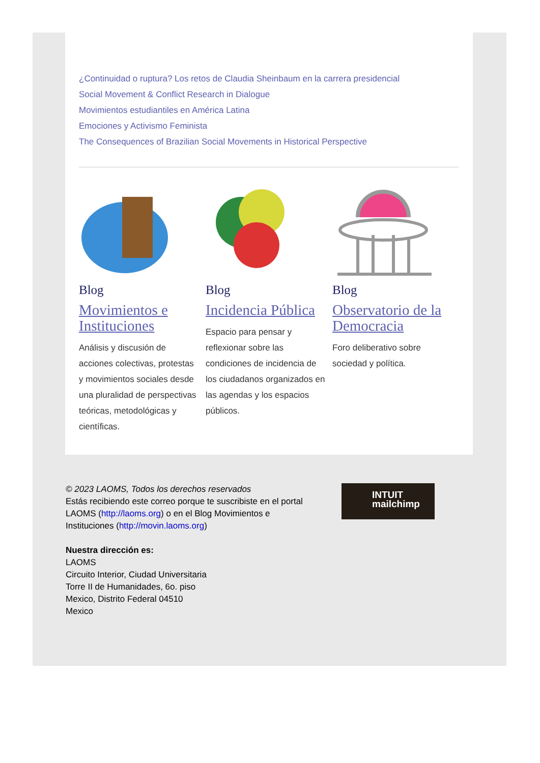¿Continuidad o ruptura? Los retos de Claudia Sheinbaum en la carrera presidencial
Social Movement & Conflict Research in Dialogue
Movimientos estudiantiles en América Latina
Emociones y Activismo Feminista
The Consequences of Brazilian Social Movements in Historical Perspective
Blog
Movimientos e Instituciones
Análisis y discusión de acciones colectivas, protestas y movimientos sociales desde una pluralidad de perspectivas teóricas, metodológicas y científicas.
Blog
Incidencia Pública
Espacio para pensar y reflexionar sobre las condiciones de incidencia de los ciudadanos organizados en las agendas y los espacios públicos.
Blog
Observatorio de la Democracia
Foro deliberativo sobre sociedad y política.
© 2023 LAOMS, Todos los derechos reservados
Estás recibiendo este correo porque te suscribiste en el portal LAOMS (http://laoms.org) o en el Blog Movimientos e Instituciones (http://movin.laoms.org)
Nuestra dirección es:
LAOMS
Circuito Interior, Ciudad Universitaria
Torre II de Humanidades, 6o. piso
Mexico, Distrito Federal 04510
Mexico
INTUIT
mailchimp